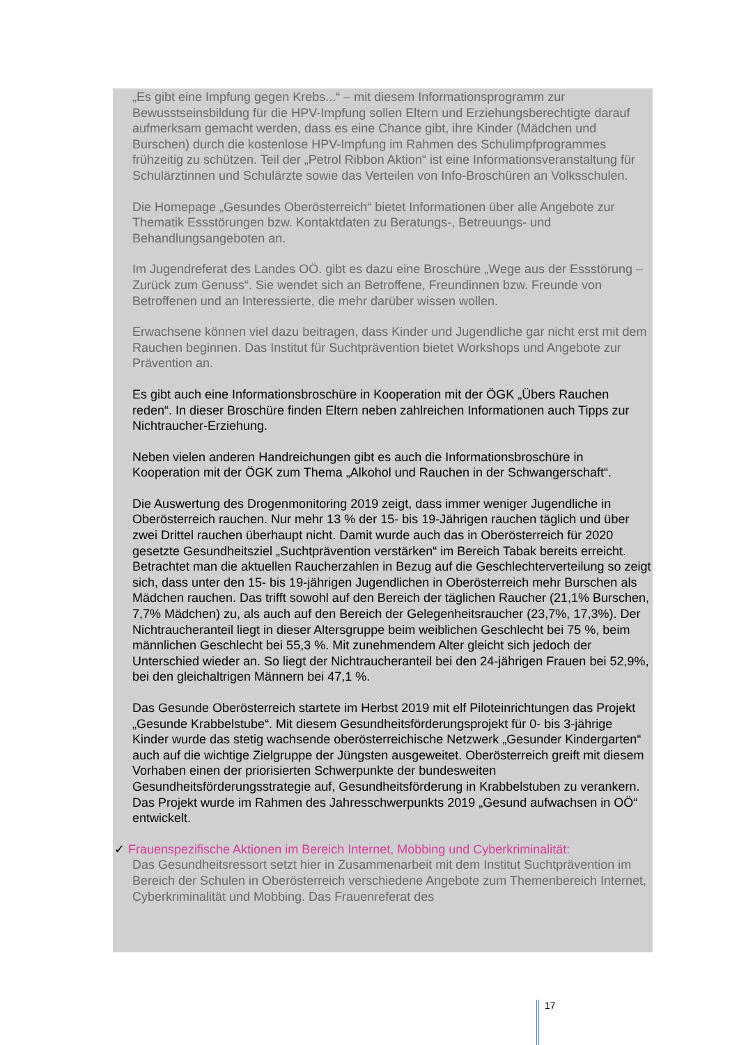„Es gibt eine Impfung gegen Krebs...“ – mit diesem Informationsprogramm zur Bewusstseinsbildung für die HPV-Impfung sollen Eltern und Erziehungsberechtigte darauf aufmerksam gemacht werden, dass es eine Chance gibt, ihre Kinder (Mädchen und Burschen) durch die kostenlose HPV-Impfung im Rahmen des Schulimpfprogrammes frühzeitig zu schützen. Teil der „Petrol Ribbon Aktion“ ist eine Informationsveranstaltung für Schulärztinnen und Schulärzte sowie das Verteilen von Info-Broschüren an Volksschulen.
Die Homepage „Gesundes Oberösterreich“ bietet Informationen über alle Angebote zur Thematik Essstörungen bzw. Kontaktdaten zu Beratungs-, Betreuungs- und Behandlungsangeboten an.
Im Jugendreferat des Landes OÖ. gibt es dazu eine Broschüre „Wege aus der Essstörung – Zurück zum Genuss“. Sie wendet sich an Betroffene, Freundinnen bzw. Freunde von Betroffenen und an Interessierte, die mehr darüber wissen wollen.
Erwachsene können viel dazu beitragen, dass Kinder und Jugendliche gar nicht erst mit dem Rauchen beginnen. Das Institut für Suchtprävention bietet Workshops und Angebote zur Prävention an.
Es gibt auch eine Informationsbroschüre in Kooperation mit der ÖGK „Übers Rauchen reden“. In dieser Broschüre finden Eltern neben zahlreichen Informationen auch Tipps zur Nichtraucher-Erziehung.
Neben vielen anderen Handreichungen gibt es auch die Informationsbroschüre in Kooperation mit der ÖGK zum Thema „Alkohol und Rauchen in der Schwangerschaft“.
Die Auswertung des Drogenmonitoring 2019 zeigt, dass immer weniger Jugendliche in Oberösterreich rauchen. Nur mehr 13 % der 15- bis 19-Jährigen rauchen täglich und über zwei Drittel rauchen überhaupt nicht. Damit wurde auch das in Oberösterreich für 2020 gesetzte Gesundheitsziel „Suchtprävention verstärken“ im Bereich Tabak bereits erreicht. Betrachtet man die aktuellen Raucherzahlen in Bezug auf die Geschlechterverteilung so zeigt sich, dass unter den 15- bis 19-jährigen Jugendlichen in Oberösterreich mehr Burschen als Mädchen rauchen. Das trifft sowohl auf den Bereich der täglichen Raucher (21,1% Burschen, 7,7% Mädchen) zu, als auch auf den Bereich der Gelegenheitsraucher (23,7%, 17,3%). Der Nichtraucheranteil liegt in dieser Altersgruppe beim weiblichen Geschlecht bei 75 %, beim männlichen Geschlecht bei 55,3 %. Mit zunehmendem Alter gleicht sich jedoch der Unterschied wieder an. So liegt der Nichtraucheranteil bei den 24-jährigen Frauen bei 52,9%, bei den gleichaltrigen Männern bei 47,1 %.
Das Gesunde Oberösterreich startete im Herbst 2019 mit elf Piloteinrichtungen das Projekt „Gesunde Krabbelstube“. Mit diesem Gesundheitsförderungsprojekt für 0- bis 3-jährige Kinder wurde das stetig wachsende oberösterreichische Netzwerk „Gesunder Kindergarten“ auch auf die wichtige Zielgruppe der Jüngsten ausgeweitet. Oberösterreich greift mit diesem Vorhaben einen der priorisierten Schwerpunkte der bundesweiten Gesundheitsförderungsstrategie auf, Gesundheitsförderung in Krabbelstuben zu verankern. Das Projekt wurde im Rahmen des Jahresschwerpunkts 2019 „Gesund aufwachsen in OÖ“ entwickelt.
✓ Frauenspezifische Aktionen im Bereich Internet, Mobbing und Cyberkriminalität:
Das Gesundheitsressort setzt hier in Zusammenarbeit mit dem Institut Suchtprävention im Bereich der Schulen in Oberösterreich verschiedene Angebote zum Themenbereich Internet, Cyberkriminalität und Mobbing. Das Frauenreferat des
17